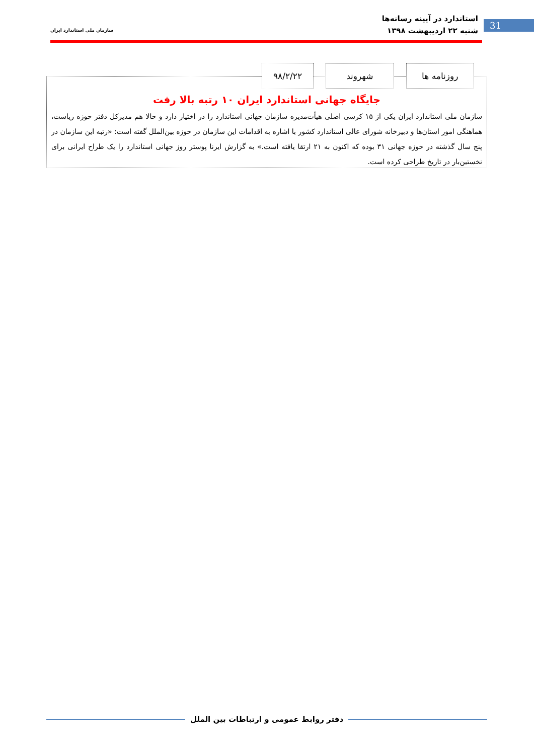استاندارد در آیینه رسانه‌ها
شنبه ۲۲ اردیبهشت ۱۳۹۸
سازمان ملی استاندارد ایران
31
جایگاه جهانی استاندارد ایران ۱۰ رتبه بالا رفت
سازمان ملی استاندارد ایران یکی از ۱۵ کرسی اصلی هیأت‌مدیره سازمان جهانی استاندارد را در اختیار دارد و حالا هم مدیرکل دفتر حوزه ریاست، هماهنگی امور استان‌ها و دبیرخانه شورای عالی استاندارد کشور با اشاره به اقدامات این سازمان در حوزه بین‌الملل گفته است: «رتبه این سازمان در پنج سال گذشته در حوزه جهانی ۳۱ بوده که اکنون به ۲۱ ارتقا یافته است.» به گزارش ایرنا پوستر روز جهانی استاندارد را یک طراح ایرانی برای نخستین‌بار در تاریخ طراحی کرده است.
روزنامه ها شهروند ۹۸/۲/۲۲
دفتر روابط عمومی و ارتباطات بین الملل